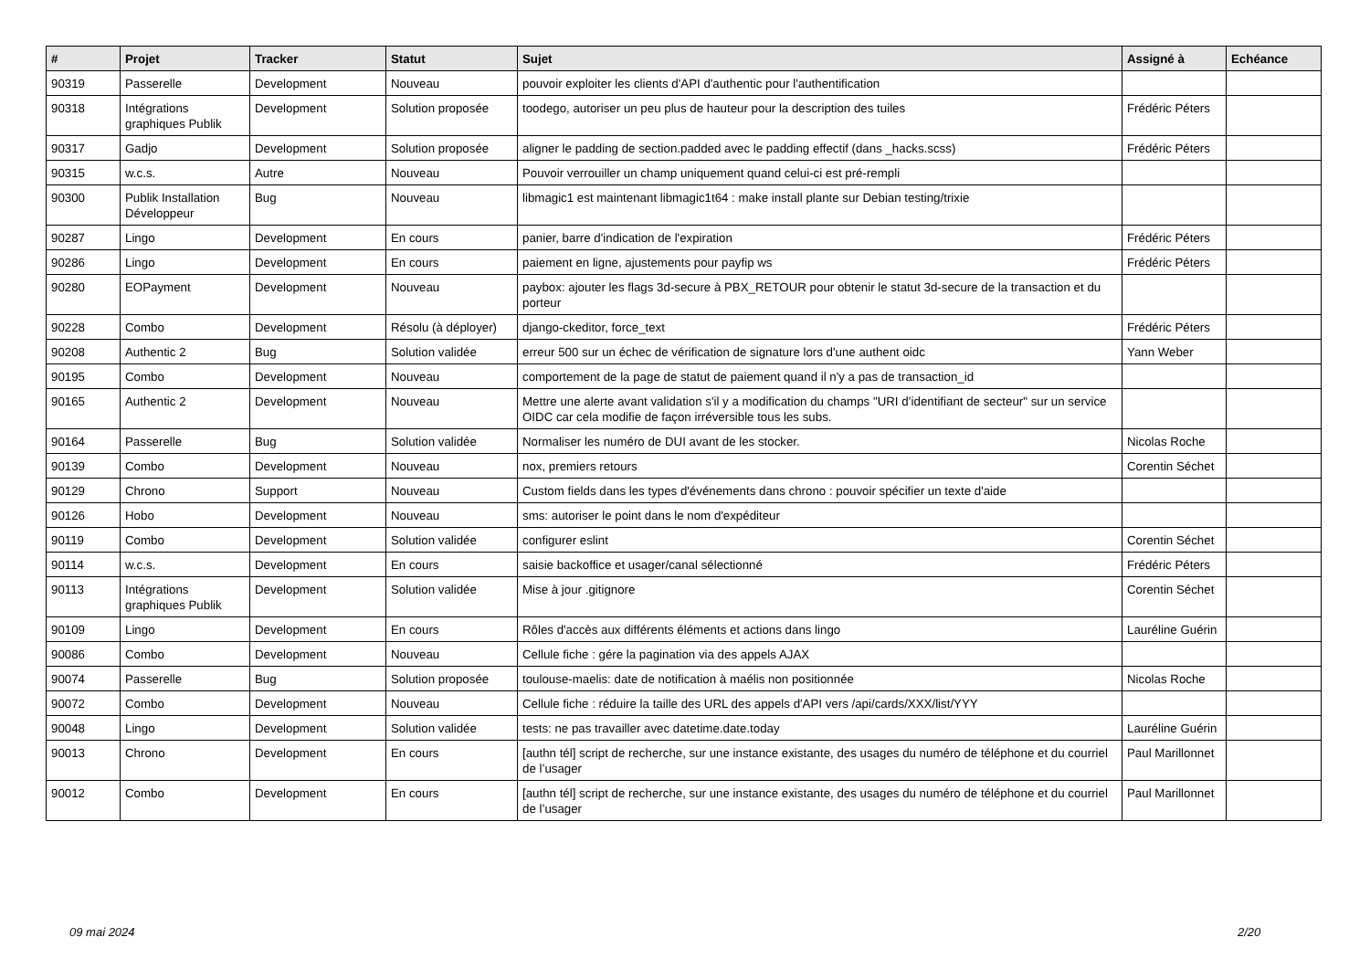| # | Projet | Tracker | Statut | Sujet | Assigné à | Echéance |
| --- | --- | --- | --- | --- | --- | --- |
| 90319 | Passerelle | Development | Nouveau | pouvoir exploiter les clients d'API d'authentic pour l'authentification | | |
| 90318 | Intégrations graphiques Publik | Development | Solution proposée | toodego, autoriser un peu plus de hauteur pour la description des tuiles | Frédéric Péters | |
| 90317 | Gadjo | Development | Solution proposée | aligner le padding de section.padded avec le padding effectif (dans _hacks.scss) | Frédéric Péters | |
| 90315 | w.c.s. | Autre | Nouveau | Pouvoir verrouiller un champ uniquement quand celui-ci est pré-rempli | | |
| 90300 | Publik Installation Développeur | Bug | Nouveau | libmagic1 est maintenant libmagic1t64 : make install plante sur Debian testing/trixie | | |
| 90287 | Lingo | Development | En cours | panier, barre d'indication de l'expiration | Frédéric Péters | |
| 90286 | Lingo | Development | En cours | paiement en ligne, ajustements pour payfip ws | Frédéric Péters | |
| 90280 | EOPayment | Development | Nouveau | paybox: ajouter les flags 3d-secure à PBX_RETOUR pour obtenir le statut 3d-secure de la transaction et du porteur | | |
| 90228 | Combo | Development | Résolu (à déployer) | django-ckeditor, force_text | Frédéric Péters | |
| 90208 | Authentic 2 | Bug | Solution validée | erreur 500 sur un échec de vérification de signature lors d'une authent oidc | Yann Weber | |
| 90195 | Combo | Development | Nouveau | comportement de la page de statut de paiement quand il n'y a pas de transaction_id | | |
| 90165 | Authentic 2 | Development | Nouveau | Mettre une alerte avant validation s'il y a modification du champs "URI d’identifiant de secteur" sur un service OIDC car cela modifie de façon irréversible tous les subs. | | |
| 90164 | Passerelle | Bug | Solution validée | Normaliser les numéro de DUI avant de les stocker. | Nicolas Roche | |
| 90139 | Combo | Development | Nouveau | nox, premiers retours | Corentin Séchet | |
| 90129 | Chrono | Support | Nouveau | Custom fields dans les types d'événements dans chrono : pouvoir spécifier un texte d'aide | | |
| 90126 | Hobo | Development | Nouveau | sms: autoriser le point dans le nom d'expéditeur | | |
| 90119 | Combo | Development | Solution validée | configurer eslint | Corentin Séchet | |
| 90114 | w.c.s. | Development | En cours | saisie backoffice et usager/canal sélectionné | Frédéric Péters | |
| 90113 | Intégrations graphiques Publik | Development | Solution validée | Mise à jour .gitignore | Corentin Séchet | |
| 90109 | Lingo | Development | En cours | Rôles d'accès aux différents éléments et actions dans lingo | Lauréline Guérin | |
| 90086 | Combo | Development | Nouveau | Cellule fiche : gére la pagination via des appels AJAX | | |
| 90074 | Passerelle | Bug | Solution proposée | toulouse-maelis: date de notification à maélis non positionnée | Nicolas Roche | |
| 90072 | Combo | Development | Nouveau | Cellule fiche : réduire la taille des URL des appels d'API vers /api/cards/XXX/list/YYY | | |
| 90048 | Lingo | Development | Solution validée | tests: ne pas travailler avec datetime.date.today | Lauréline Guérin | |
| 90013 | Chrono | Development | En cours | [authn tél] script de recherche, sur une instance existante, des usages du numéro de téléphone et du courriel de l’usager | Paul Marillonnet | |
| 90012 | Combo | Development | En cours | [authn tél] script de recherche, sur une instance existante, des usages du numéro de téléphone et du courriel de l’usager | Paul Marillonnet | |
09 mai 2024 2/20